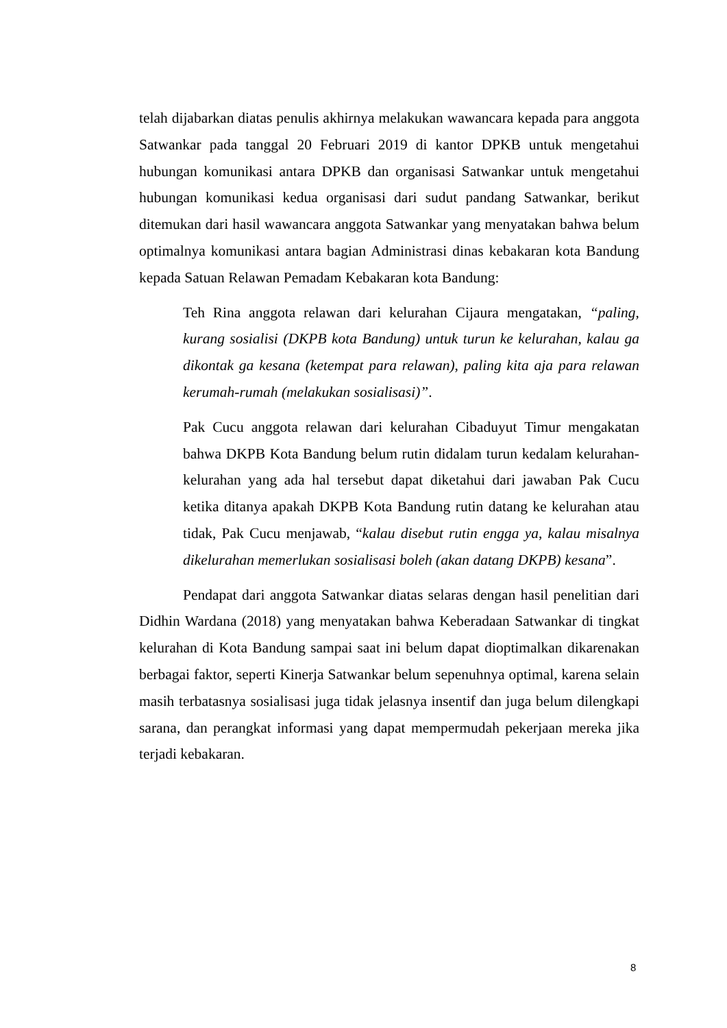telah dijabarkan diatas penulis akhirnya melakukan wawancara kepada para anggota Satwankar pada tanggal 20 Februari 2019 di kantor DPKB untuk mengetahui hubungan komunikasi antara DPKB dan organisasi Satwankar untuk mengetahui hubungan komunikasi kedua organisasi dari sudut pandang Satwankar, berikut ditemukan dari hasil wawancara anggota Satwankar yang menyatakan bahwa belum optimalnya komunikasi antara bagian Administrasi dinas kebakaran kota Bandung kepada Satuan Relawan Pemadam Kebakaran kota Bandung:
Teh Rina anggota relawan dari kelurahan Cijaura mengatakan, “paling, kurang sosialisi (DKPB kota Bandung) untuk turun ke kelurahan, kalau ga dikontak ga kesana (ketempat para relawan), paling kita aja para relawan kerumah-rumah (melakukan sosialisasi)”.
Pak Cucu anggota relawan dari kelurahan Cibaduyut Timur mengakatan bahwa DKPB Kota Bandung belum rutin didalam turun kedalam kelurahan-kelurahan yang ada hal tersebut dapat diketahui dari jawaban Pak Cucu ketika ditanya apakah DKPB Kota Bandung rutin datang ke kelurahan atau tidak, Pak Cucu menjawab, “kalau disebut rutin engga ya, kalau misalnya dikelurahan memerlukan sosialisasi boleh (akan datang DKPB) kesana”.
Pendapat dari anggota Satwankar diatas selaras dengan hasil penelitian dari Didhin Wardana (2018) yang menyatakan bahwa Keberadaan Satwankar di tingkat kelurahan di Kota Bandung sampai saat ini belum dapat dioptimalkan dikarenakan berbagai faktor, seperti Kinerja Satwankar belum sepenuhnya optimal, karena selain masih terbatasnya sosialisasi juga tidak jelasnya insentif dan juga belum dilengkapi sarana, dan perangkat informasi yang dapat mempermudah pekerjaan mereka jika terjadi kebakaran.
8